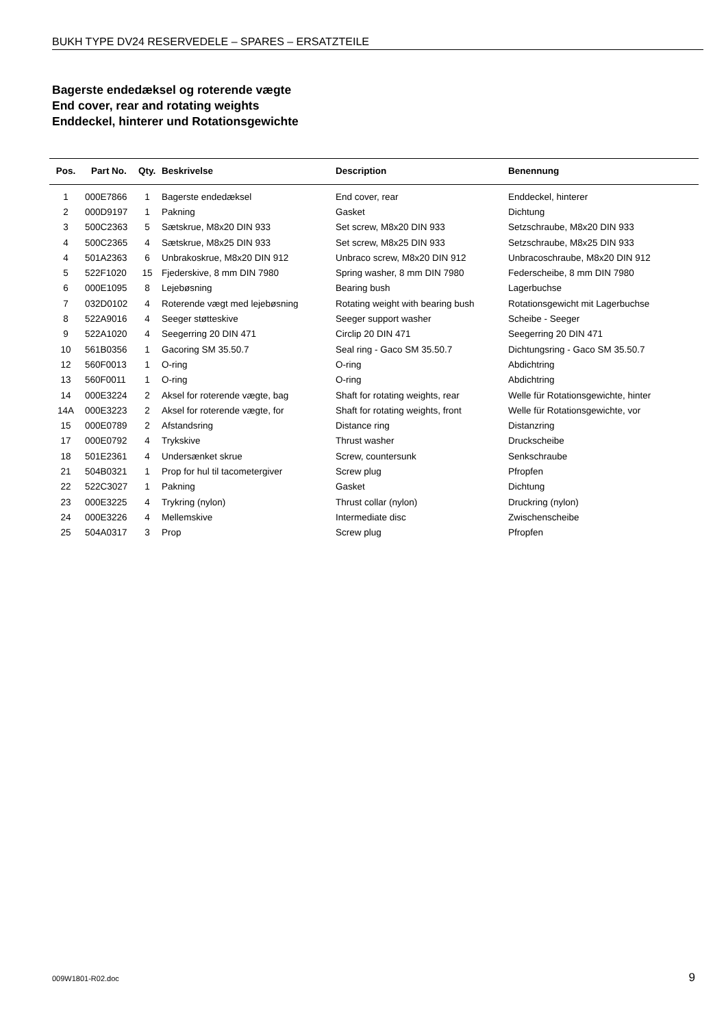BUKH TYPE DV24 RESERVEDELE – SPARES – ERSATZTEILE
Bagerste endedæksel og roterende vægte
End cover, rear and rotating weights
Enddeckel, hinterer und Rotationsgewichte
| Pos. | Part No. | Qty. | Beskrivelse | Description | Benennung |
| --- | --- | --- | --- | --- | --- |
| 1 | 000E7866 | 1 | Bagerste endedæksel | End cover, rear | Enddeckel, hinterer |
| 2 | 000D9197 | 1 | Pakning | Gasket | Dichtung |
| 3 | 500C2363 | 5 | Sætskrue, M8x20 DIN 933 | Set screw, M8x20 DIN 933 | Setzschraube, M8x20 DIN 933 |
| 4 | 500C2365 | 4 | Sætskrue, M8x25 DIN 933 | Set screw, M8x25 DIN 933 | Setzschraube, M8x25 DIN 933 |
| 4 | 501A2363 | 6 | Unbrakoskrue, M8x20 DIN 912 | Unbraco screw, M8x20 DIN 912 | Unbracoschraube, M8x20 DIN 912 |
| 5 | 522F1020 | 15 | Fjederskive, 8 mm DIN 7980 | Spring washer, 8 mm DIN 7980 | Federscheibe, 8 mm DIN 7980 |
| 6 | 000E1095 | 8 | Lejebøsning | Bearing bush | Lagerbuchse |
| 7 | 032D0102 | 4 | Roterende vægt med lejebøsning | Rotating weight with bearing bush | Rotationsgewicht mit Lagerbuchse |
| 8 | 522A9016 | 4 | Seeger støtteskive | Seeger support washer | Scheibe - Seeger |
| 9 | 522A1020 | 4 | Seegerring 20 DIN 471 | Circlip 20 DIN 471 | Seegerring 20 DIN 471 |
| 10 | 561B0356 | 1 | Gacoring SM 35.50.7 | Seal ring - Gaco SM 35.50.7 | Dichtungsring - Gaco SM 35.50.7 |
| 12 | 560F0013 | 1 | O-ring | O-ring | Abdichtring |
| 13 | 560F0011 | 1 | O-ring | O-ring | Abdichtring |
| 14 | 000E3224 | 2 | Aksel for roterende vægte, bag | Shaft for rotating weights, rear | Welle für Rotationsgewichte, hinter |
| 14A | 000E3223 | 2 | Aksel for roterende vægte, for | Shaft for rotating weights, front | Welle für Rotationsgewichte, vor |
| 15 | 000E0789 | 2 | Afstandsring | Distance ring | Distanzring |
| 17 | 000E0792 | 4 | Trykskive | Thrust washer | Druckscheibe |
| 18 | 501E2361 | 4 | Undersænket skrue | Screw, countersunk | Senkschraube |
| 21 | 504B0321 | 1 | Prop for hul til tacometergiver | Screw plug | Pfropfen |
| 22 | 522C3027 | 1 | Pakning | Gasket | Dichtung |
| 23 | 000E3225 | 4 | Trykring (nylon) | Thrust collar (nylon) | Druckring (nylon) |
| 24 | 000E3226 | 4 | Mellemskive | Intermediate disc | Zwischenscheibe |
| 25 | 504A0317 | 3 | Prop | Screw plug | Pfropfen |
009W1801-R02.doc 9